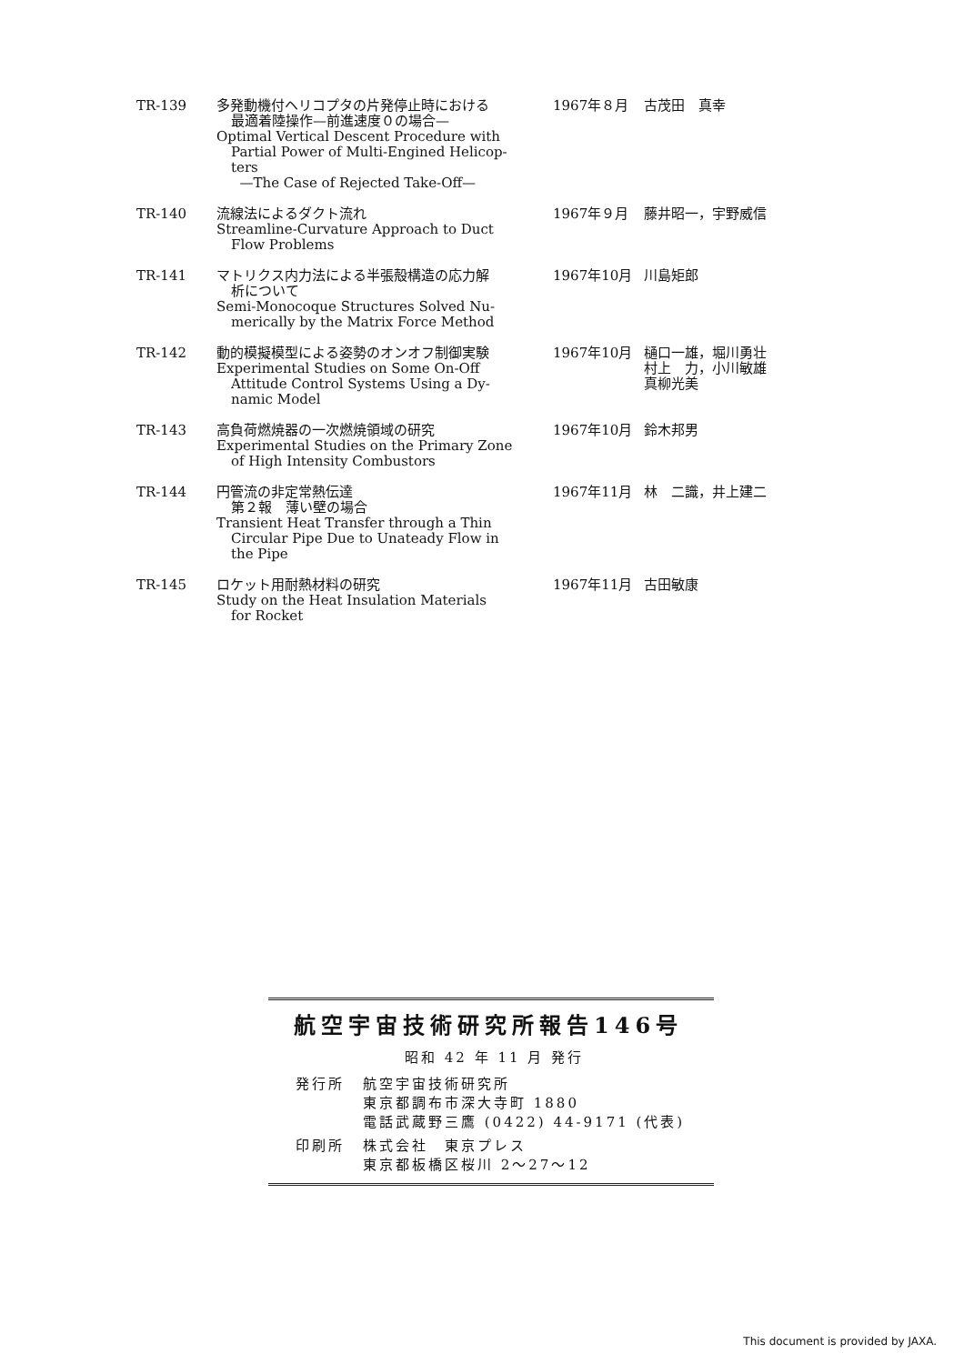| TR-139 | 多発動機付ヘリコプタの片発停止時における 最適着陸操作—前進速度０の場合— Optimal Vertical Descent Procedure with Partial Power of Multi-Engined Helicop- ters —The Case of Rejected Take-Off— | 1967年８月 | 古茂田 真幸 |
| TR-140 | 流線法によるダクト流れ Streamline-Curvature Approach to Duct Flow Problems | 1967年９月 | 藤井昭一，宇野威信 |
| TR-141 | マトリクス内力法による半張殻構造の応力解 析について Semi-Monocoque Structures Solved Nu- merically by the Matrix Force Method | 1967年10月 | 川島矩郎 |
| TR-142 | 動的模擬模型による姿勢のオンオフ制御実験 Experimental Studies on Some On-Off Attitude Control Systems Using a Dy- namic Model | 1967年10月 | 樋口一雄，堀川勇壮 村上 力，小川敏雄 真柳光美 |
| TR-143 | 高負荷燃焼器の一次燃焼領域の研究 Experimental Studies on the Primary Zone of High Intensity Combustors | 1967年10月 | 鈴木邦男 |
| TR-144 | 円管流の非定常熱伝達 第２報 薄い壁の場合 Transient Heat Transfer through a Thin Circular Pipe Due to Unateady Flow in the Pipe | 1967年11月 | 林 二識，井上建二 |
| TR-145 | ロケット用耐熱材料の研究 Study on the Heat Insulation Materials for Rocket | 1967年11月 | 古田敏康 |
航空宇宙技術研究所報告146号
昭和 42 年 11 月 発行
| 発行所 | 航空宇宙技術研究所 東京都調布市深大寺町 1880 電話武蔵野三鷹 (0422) 44-9171 (代表) |
| 印刷所 | 株式会社 東京プレス 東京都板橋区桜川 2〜27〜12 |
This document is provided by JAXA.